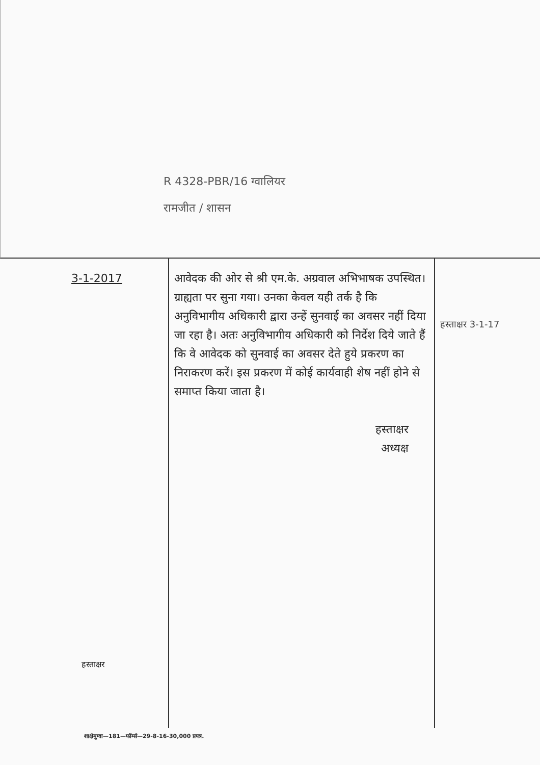R 4328-PBR/16 ग्वालियर
रामजीत / शासन
| 3-1-2017 हस्ताक्षर | आवेदक की ओर से श्री एम.के. अग्रवाल अभिभाषक उपस्थित। ग्राह्यता पर सुना गया। उनका केवल यही तर्क है कि अनुविभागीय अधिकारी द्वारा उन्हें सुनवाई का अवसर नहीं दिया जा रहा है। अतः अनुविभागीय अधिकारी को निर्देश दिये जाते हैं कि वे आवेदक को सुनवाई का अवसर देते हुये प्रकरण का निराकरण करें। इस प्रकरण में कोई कार्यवाही शेष नहीं होने से समाप्त किया जाता है। हस्ताक्षर अध्यक्ष | हस्ताक्षर 3-1-17 |
शाक्षेमुग्वा—181—फॉर्म्स—29-8-16-30,000 प्रपत्र.